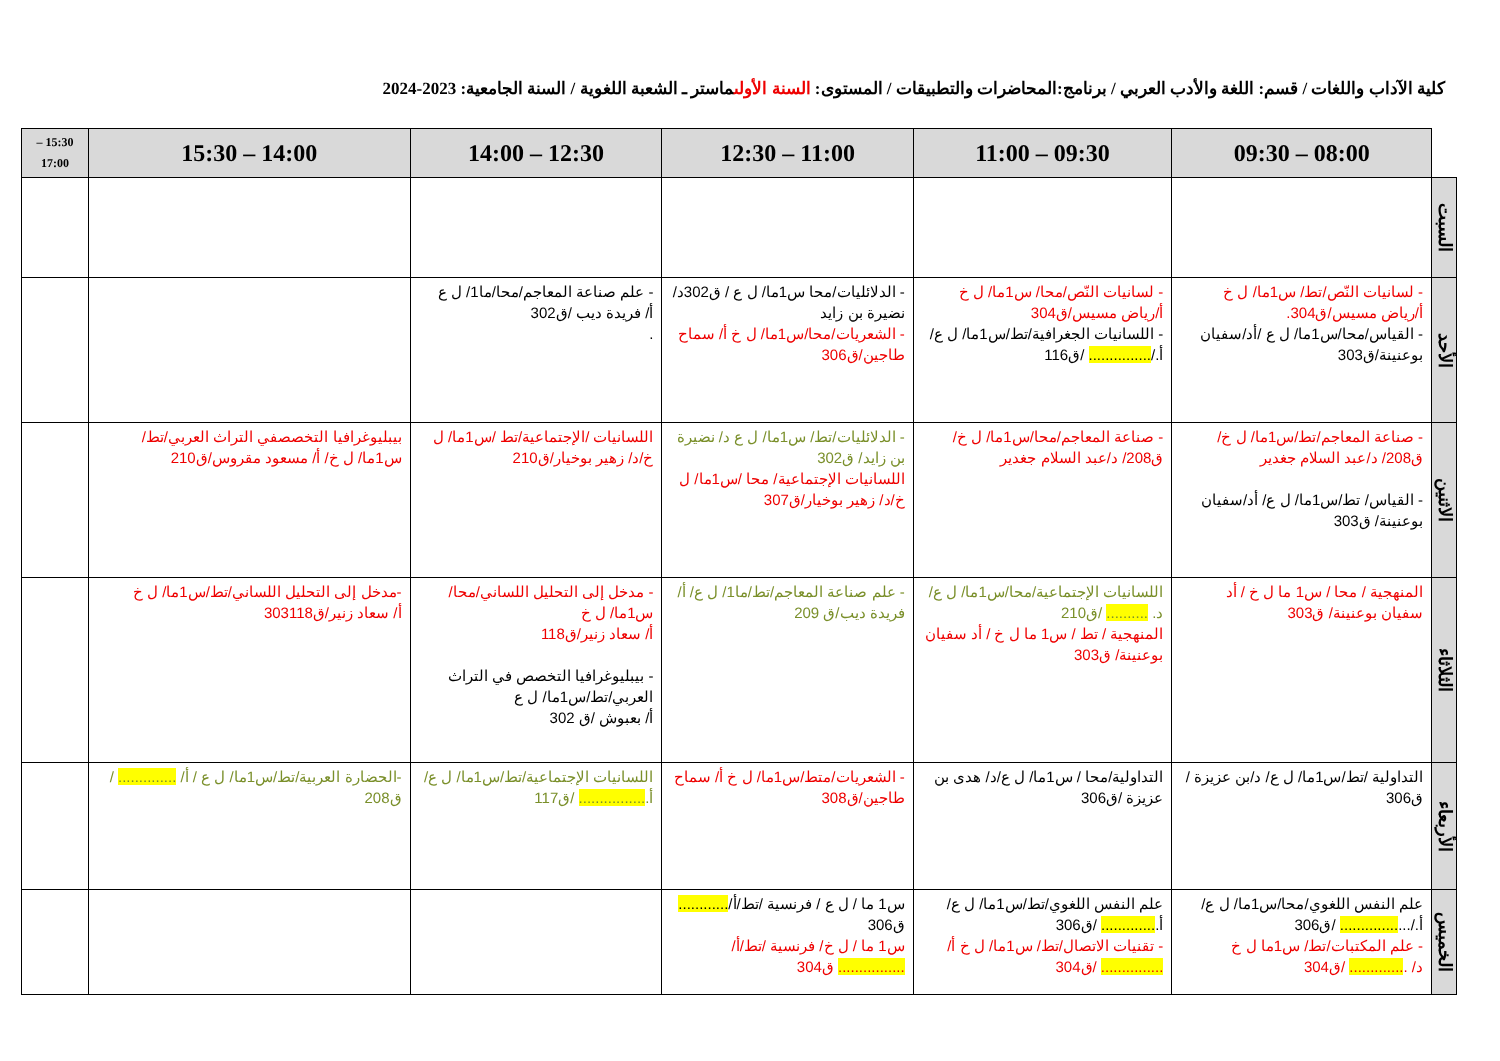كلية الآداب واللغات / قسم: اللغة والأدب العربي / برنامج:المحاضرات والتطبيقات / المستوى: السنة الأولىماستر ـ الشعبة اللغوية / السنة الجامعية: 2023-2024
| | 08:00 – 09:30 | 09:30 – 11:00 | 11:00 – 12:30 | 12:30 – 14:00 | 14:00 – 15:30 | 15:30 – 17:00 |
| --- | --- | --- | --- | --- | --- | --- |
| السبت | | | | | | |
| الأحد | - لسانيات النّص/تط/ س1ما/ ل خ أ/رياض مسيس/ق304. - القياس/محا/س1ما/ ل ع /أد/سفيان بوعنينة/ق303 | - لسانيات النّص/محا/ س1ما/ ل خ أ/رياض مسيس/ق304 - اللسانيات الجغرافية/تط/س1ما/ ل ع/ أ./ ............... /ق116 | - الدلائليات/محا س1ما/ ل ع / ق302د/ نضيرة بن زايد - الشعريات/محا/س1ما/ ل خ أ/ سماح طاجين/ق306 | - علم صناعة المعاجم/محا/ما1/ ل ع أ/ فريدة ديب /ق302 . | | |
| الاثنين | - صناعة المعاجم/تط/س1ما/ ل خ/ ق208/ د/عبد السلام جغدير - القياس/ تط/س1ما/ ل ع/ أد/سفيان بوعنينة/ ق303 | - صناعة المعاجم/محا/س1ما/ ل خ/ ق208/ د/عبد السلام جغدير | - الدلائليات/تط/ س1ما/ ل ع د/ نضيرة بن زايد/ ق302 اللسانيات الإجتماعية/ محا /س1ما/ ل خ/د/ زهير بوخيار/ق307 | اللسانيات /الإجتماعية/تط /س1ما/ ل خ/د/ زهير بوخيار/ق210 | بيبليوغرافيا التخصصفي التراث العربي/تط/ س1ما/ ل خ/ أ/ مسعود مقروس/ق210 | |
| الثلاثاء | المنهجية / محا / س1 ما ل خ / أد سفيان بوعنينة/ ق303 | اللسانيات الإجتماعية/محا/س1ما/ ل ع/د. .......... /ق210 المنهجية / تط / س1 ما ل خ / أد سفيان بوعنينة/ ق303 | - علم صناعة المعاجم/تط/ما1/ ل ع/ أ/ فريدة ديب/ق 209 | - مدخل إلى التحليل اللساني/محا/س1ما/ ل خ أ/ سعاد زنير/ق118 - بيبليوغرافيا التخصص في التراث العربي/تط/س1ما/ ل ع أ/ بعبوش /ق 302 | -مدخل إلى التحليل اللساني/تط/س1ما/ ل خ أ/ سعاد زنير/ق303118 | |
| الأربعاء | التداولية /تط/س1ما/ ل ع/ د/بن عزيزة /ق306 | التداولية/محا / س1ما/ ل ع/د/ هدى بن عزيزة /ق306 | - الشعريات/متط/س1ما/ ل خ أ/ سماح طاجين/ق308 | اللسانيات الإجتماعية/تط/س1ما/ ل ع/أ. ................ /ق117 | -الحضارة العربية/تط/س1ما/ ل ع / أ/ .............. / ق208 | |
| الخميس | علم النفس اللغوي/محا/س1ما/ ل ع/ أ./... .............. /ق306 - علم المكتبات/تط/ س1ما ل خ د/ . ............. /ق304 | علم النفس اللغوي/تط/س1ما/ ل ع/ أ. ............. /ق306 - تقنيات الاتصال/تط/ س1ما/ ل خ أ/ ............... /ق304 | س1 ما / ل ع / فرنسية /تط/أ/ ............ ق306 س1 ما / ل خ/ فرنسية /تط/أ/ ................ ق304 | | | |